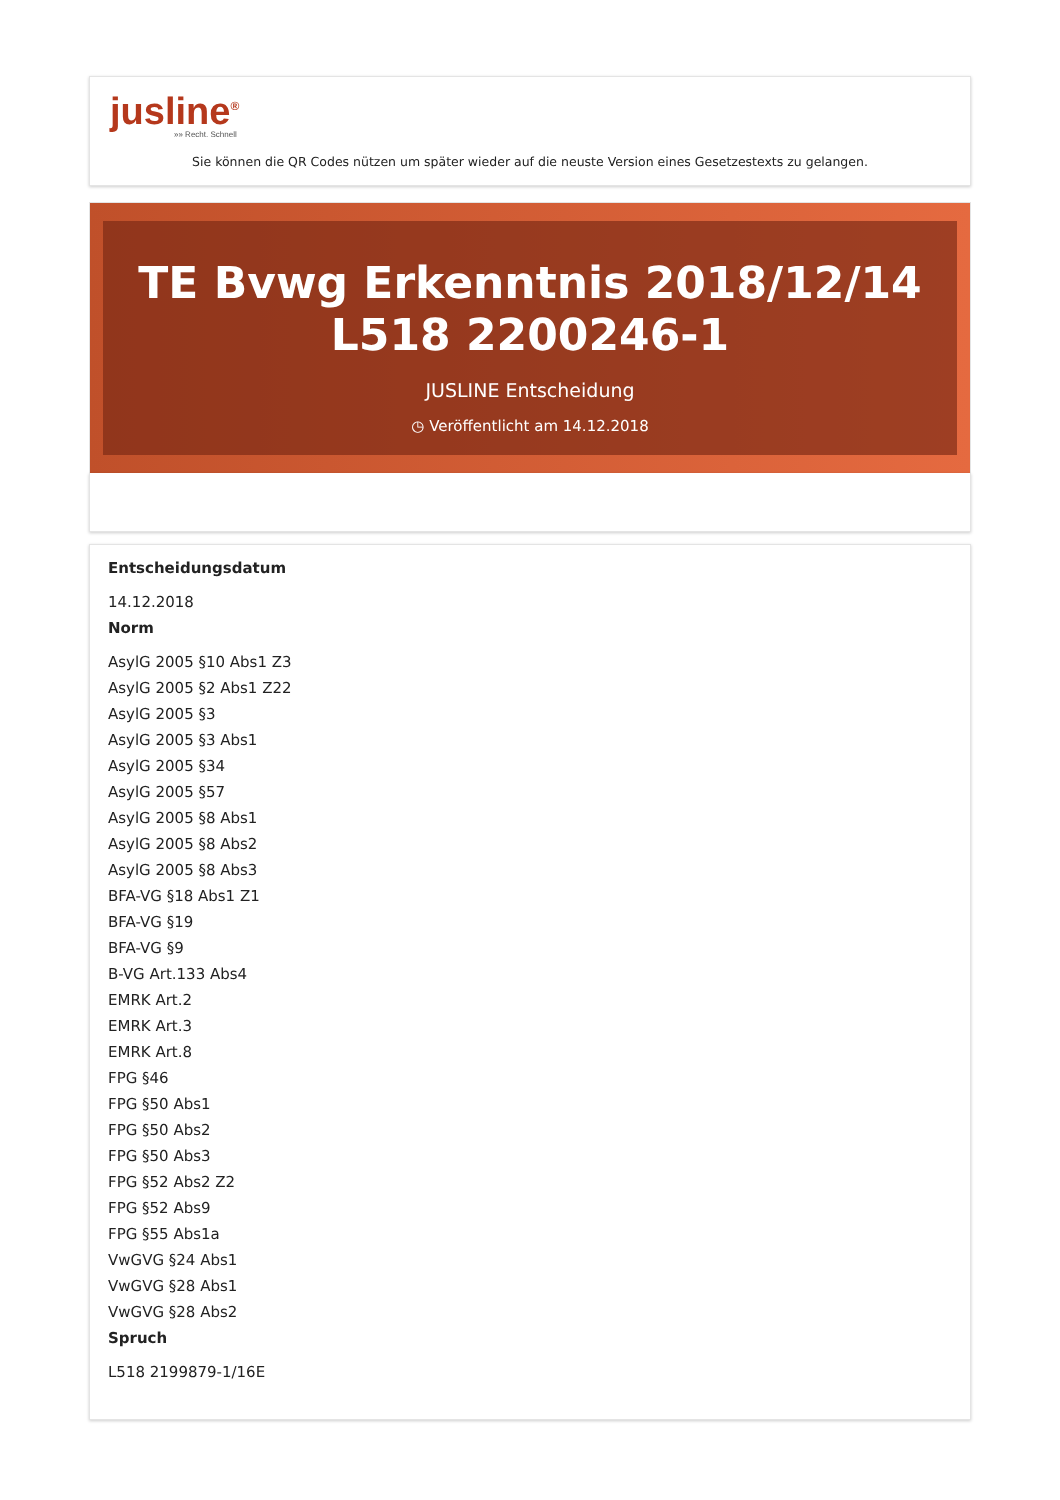jusline<sup>®</sup>
»» Recht. Schnell
Sie können die QR Codes nützen um später wieder auf die neuste Version eines Gesetzestexts zu gelangen.
TE Bvwg Erkenntnis 2018/12/14 L518 2200246-1
JUSLINE Entscheidung
◷ Veröffentlicht am 14.12.2018
Entscheidungsdatum
14.12.2018
Norm
AsylG 2005 §10 Abs1 Z3
AsylG 2005 §2 Abs1 Z22
AsylG 2005 §3
AsylG 2005 §3 Abs1
AsylG 2005 §34
AsylG 2005 §57
AsylG 2005 §8 Abs1
AsylG 2005 §8 Abs2
AsylG 2005 §8 Abs3
BFA-VG §18 Abs1 Z1
BFA-VG §19
BFA-VG §9
B-VG Art.133 Abs4
EMRK Art.2
EMRK Art.3
EMRK Art.8
FPG §46
FPG §50 Abs1
FPG §50 Abs2
FPG §50 Abs3
FPG §52 Abs2 Z2
FPG §52 Abs9
FPG §55 Abs1a
VwGVG §24 Abs1
VwGVG §28 Abs1
VwGVG §28 Abs2
Spruch
L518 2199879-1/16E